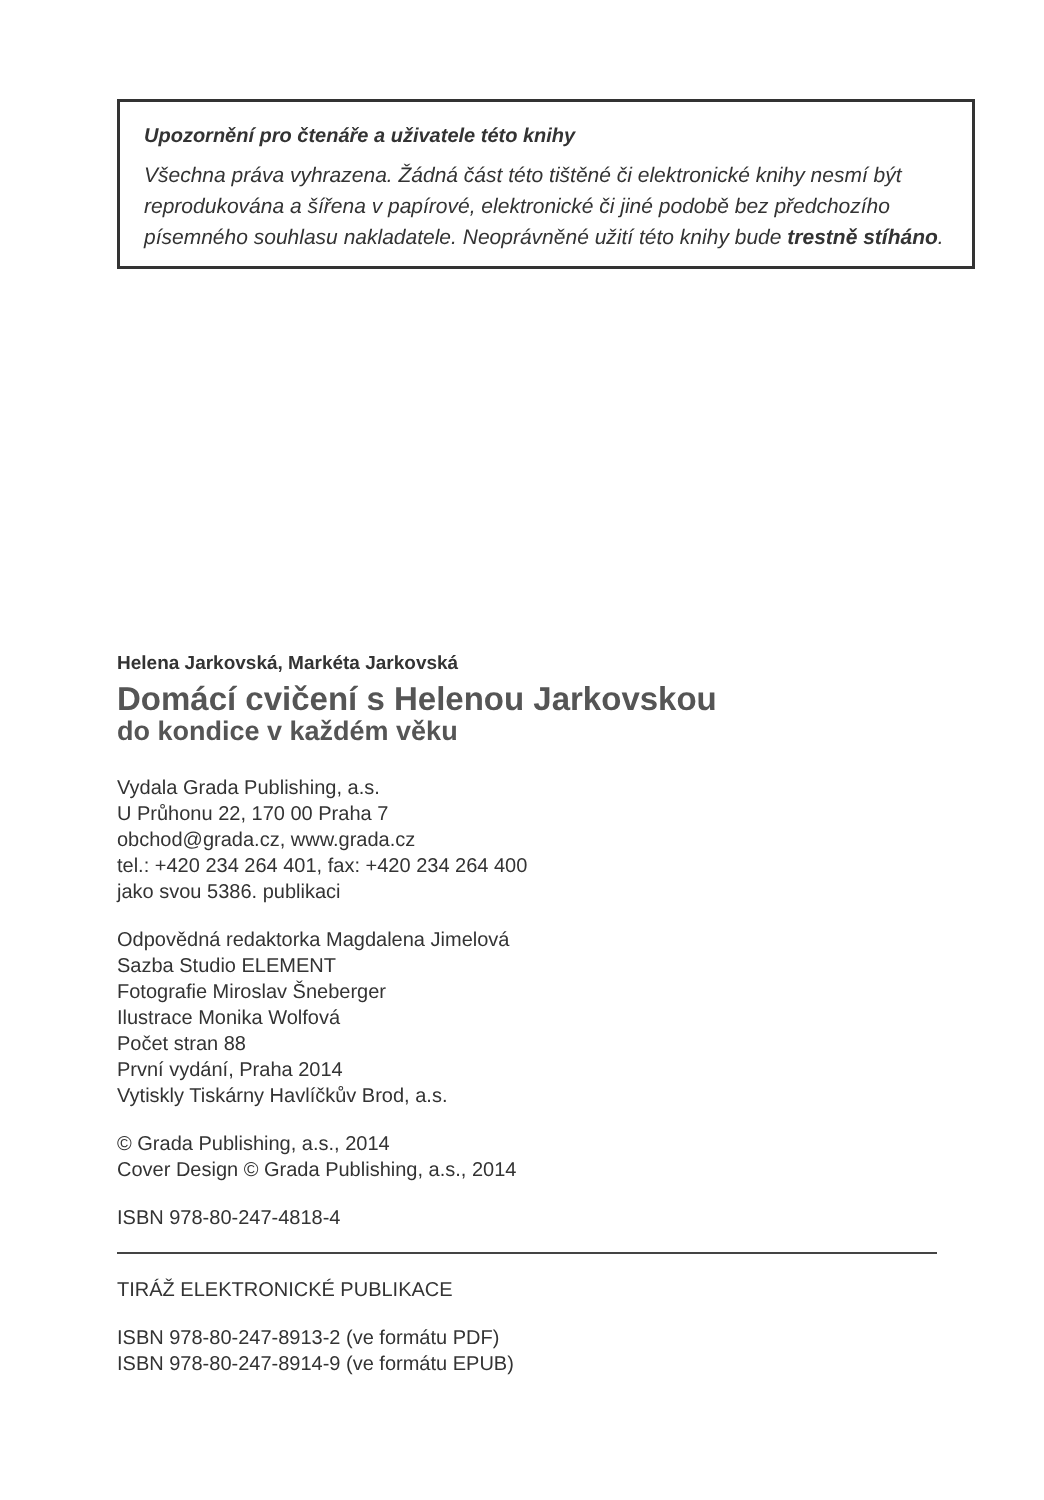Upozornění pro čtenáře a uživatele této knihy
Všechna práva vyhrazena. Žádná část této tištěné či elektronické knihy nesmí být reprodukována a šířena v papírové, elektronické či jiné podobě bez předchozího písemného souhlasu nakladatele. Neoprávněné užití této knihy bude trestně stíháno.
Helena Jarkovská, Markéta Jarkovská
Domácí cvičení s Helenou Jarkovskou
do kondice v každém věku
Vydala Grada Publishing, a.s.
U Průhonu 22, 170 00 Praha 7
obchod@grada.cz, www.grada.cz
tel.: +420 234 264 401, fax: +420 234 264 400
jako svou 5386. publikaci
Odpovědná redaktorka Magdalena Jimelová
Sazba Studio ELEMENT
Fotografie Miroslav Šneberger
Ilustrace Monika Wolfová
Počet stran 88
První vydání, Praha 2014
Vytiskly Tiskárny Havlíčkův Brod, a.s.
© Grada Publishing, a.s., 2014
Cover Design © Grada Publishing, a.s., 2014
ISBN 978-80-247-4818-4
TIRÁŽ ELEKTRONICKÉ PUBLIKACE
ISBN 978-80-247-8913-2 (ve formátu PDF)
ISBN 978-80-247-8914-9 (ve formátu EPUB)